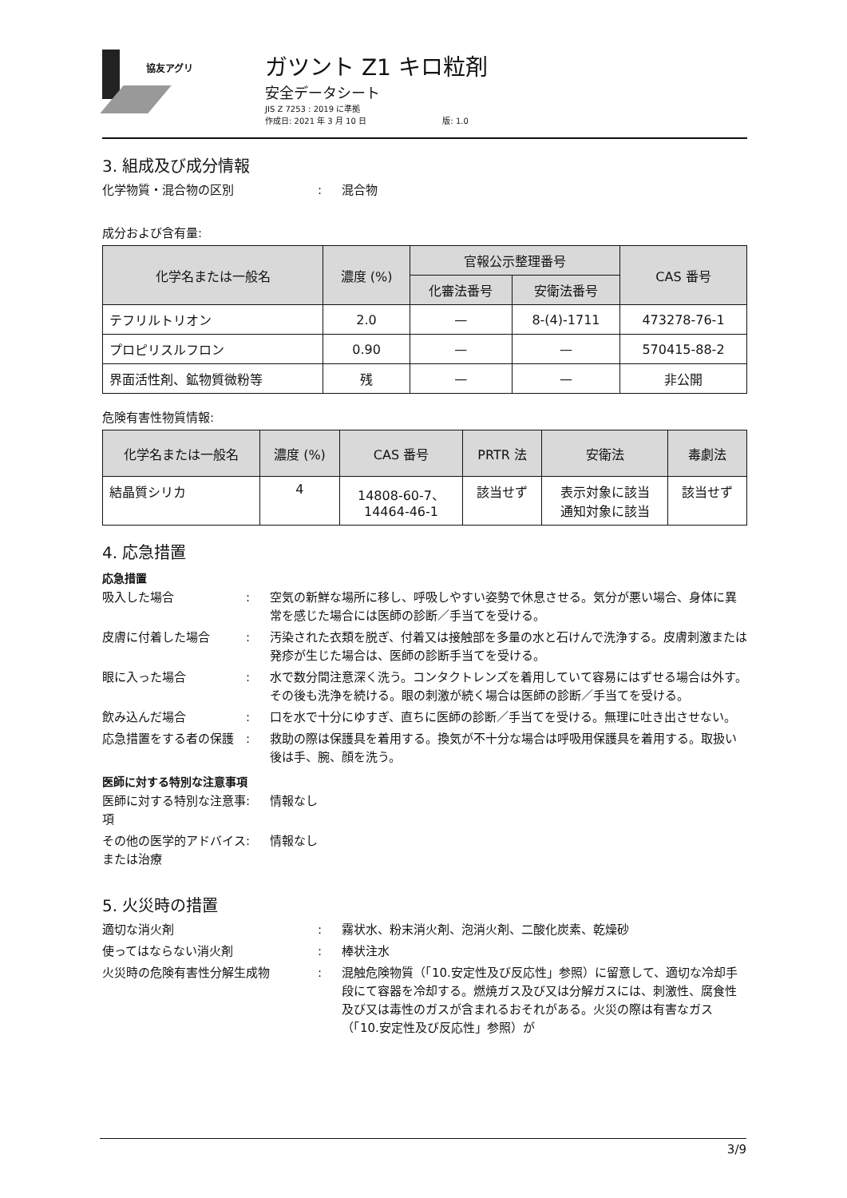協友アグリ
ガツント Z1 キロ粒剤
安全データシート
JIS Z 7253 : 2019 に準拠
作成日: 2021 年 3 月 10 日 版: 1.0
3. 組成及び成分情報
化学物質・混合物の区別 : 混合物
成分および含有量:
| 化学名または一般名 | 濃度 (%) | 官報公示整理番号 | | CAS 番号 |
| --- | --- | --- | --- | --- |
| | | 化審法番号 | 安衛法番号 | |
| テフリルトリオン | 2.0 | — | 8-(4)-1711 | 473278-76-1 |
| プロピリスルフロン | 0.90 | — | — | 570415-88-2 |
| 界面活性剤、鉱物質微粉等 | 残 | — | — | 非公開 |
危険有害性物質情報:
| 化学名または一般名 | 濃度 (%) | CAS 番号 | PRTR 法 | 安衛法 | 毒劇法 |
| --- | --- | --- | --- | --- | --- |
| 結晶質シリカ | 4 | 14808-60-7、 14464-46-1 | 該当せず | 表示対象に該当 通知対象に該当 | 該当せず |
4. 応急措置
応急措置
吸入した場合 : 空気の新鮮な場所に移し、呼吸しやすい姿勢で休息させる。気分が悪い場合、身体に異常を感じた場合には医師の診断／手当てを受ける。
皮膚に付着した場合 : 汚染された衣類を脱ぎ、付着又は接触部を多量の水と石けんで洗浄する。皮膚刺激または発疹が生じた場合は、医師の診断手当てを受ける。
眼に入った場合 : 水で数分間注意深く洗う。コンタクトレンズを着用していて容易にはずせる場合は外す。その後も洗浄を続ける。眼の刺激が続く場合は医師の診断／手当てを受ける。
飲み込んだ場合 : 口を水で十分にゆすぎ、直ちに医師の診断／手当てを受ける。無理に吐き出させない。
応急措置をする者の保護 : 救助の際は保護具を着用する。換気が不十分な場合は呼吸用保護具を着用する。取扱い後は手、腕、顔を洗う。
医師に対する特別な注意事項
医師に対する特別な注意事項
: 情報なし
その他の医学的アドバイスまたは治療
: 情報なし
5. 火災時の措置
適切な消火剤 : 霧状水、粉末消火剤、泡消火剤、二酸化炭素、乾燥砂
使ってはならない消火剤 : 棒状注水
火災時の危険有害性分解生成物 : 混触危険物質（「10.安定性及び反応性」参照）に留意して、適切な冷却手段にて容器を冷却する。燃焼ガス及び又は分解ガスには、刺激性、腐食性及び又は毒性のガスが含まれるおそれがある。火災の際は有害なガス（「10.安定性及び反応性」参照）が
3/9